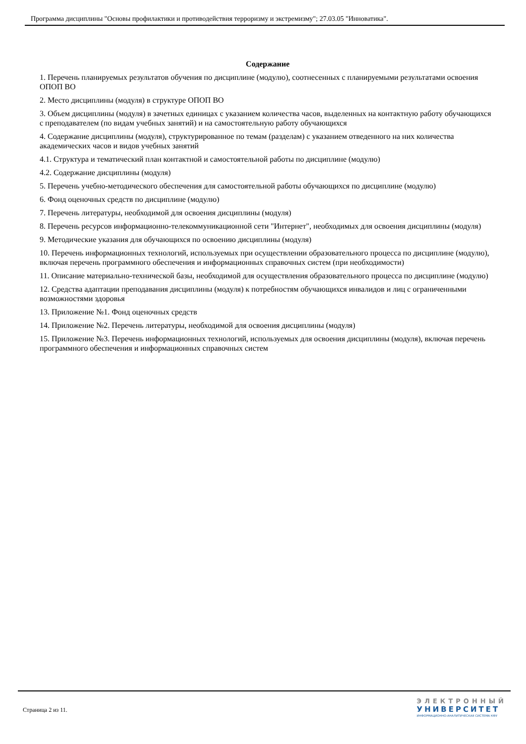Программа дисциплины "Основы профилактики и противодействия терроризму и экстремизму"; 27.03.05 "Инноватика".
Содержание
1. Перечень планируемых результатов обучения по дисциплине (модулю), соотнесенных с планируемыми результатами освоения ОПОП ВО
2. Место дисциплины (модуля) в структуре ОПОП ВО
3. Объем дисциплины (модуля) в зачетных единицах с указанием количества часов, выделенных на контактную работу обучающихся с преподавателем (по видам учебных занятий) и на самостоятельную работу обучающихся
4. Содержание дисциплины (модуля), структурированное по темам (разделам) с указанием отведенного на них количества академических часов и видов учебных занятий
4.1. Структура и тематический план контактной и самостоятельной работы по дисциплине (модулю)
4.2. Содержание дисциплины (модуля)
5. Перечень учебно-методического обеспечения для самостоятельной работы обучающихся по дисциплине (модулю)
6. Фонд оценочных средств по дисциплине (модулю)
7. Перечень литературы, необходимой для освоения дисциплины (модуля)
8. Перечень ресурсов информационно-телекоммуникационной сети "Интернет", необходимых для освоения дисциплины (модуля)
9. Методические указания для обучающихся по освоению дисциплины (модуля)
10. Перечень информационных технологий, используемых при осуществлении образовательного процесса по дисциплине (модулю), включая перечень программного обеспечения и информационных справочных систем (при необходимости)
11. Описание материально-технической базы, необходимой для осуществления образовательного процесса по дисциплине (модулю)
12. Средства адаптации преподавания дисциплины (модуля) к потребностям обучающихся инвалидов и лиц с ограниченными возможностями здоровья
13. Приложение №1. Фонд оценочных средств
14. Приложение №2. Перечень литературы, необходимой для освоения дисциплины (модуля)
15. Приложение №3. Перечень информационных технологий, используемых для освоения дисциплины (модуля), включая перечень программного обеспечения и информационных справочных систем
Страница 2 из 11.
ЭЛЕКТРОННЫЙ
УНИВЕРСИТЕТ
ИНФОРМАЦИОННО-АНАЛИТИЧЕСКАЯ СИСТЕМА КФУ